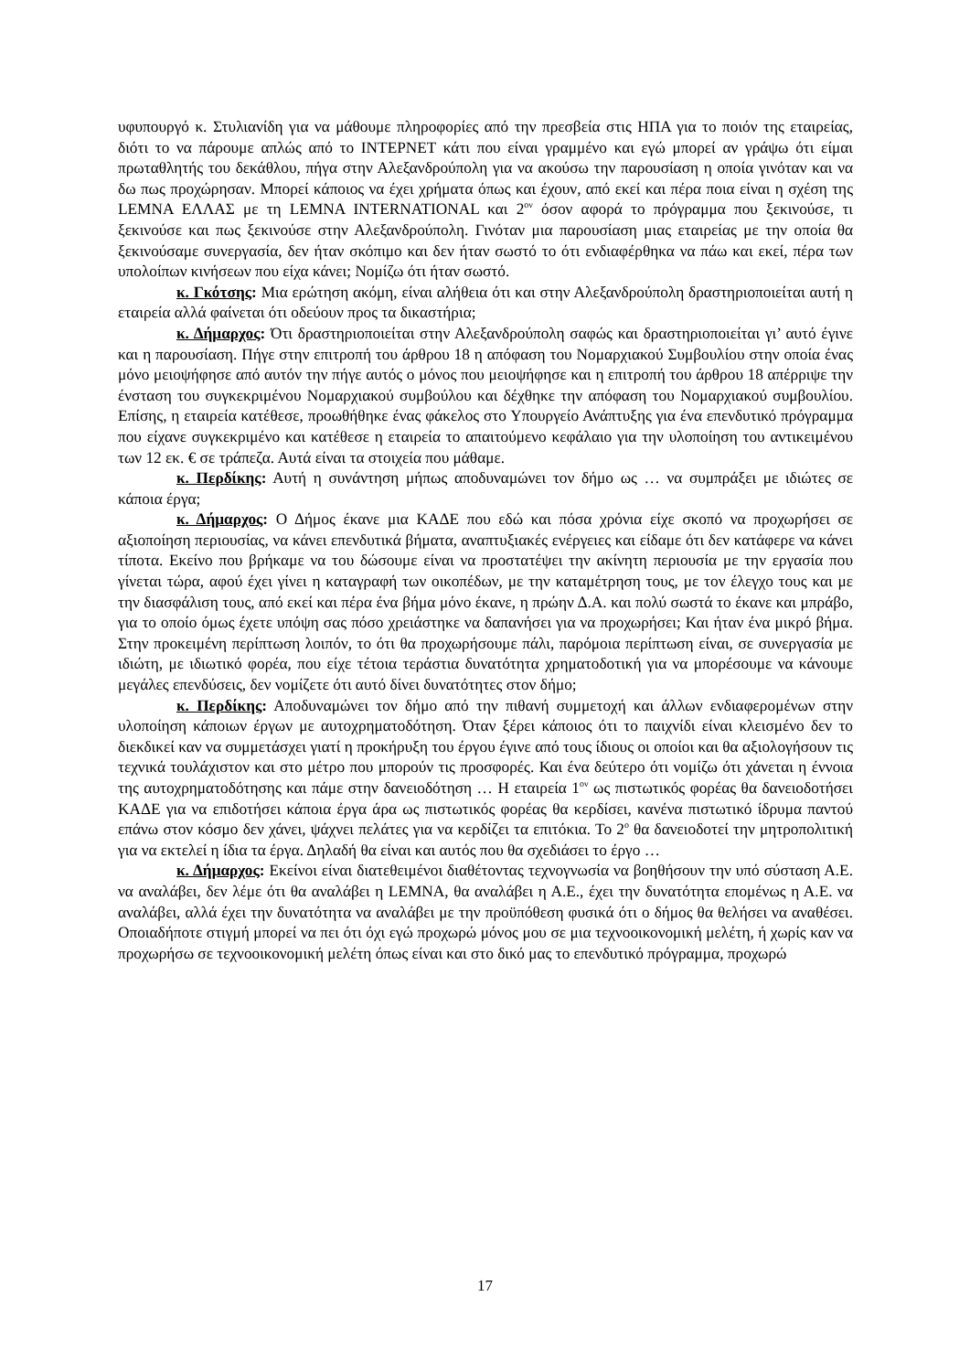υφυπουργό κ. Στυλιανίδη για να μάθουμε πληροφορίες από την πρεσβεία στις ΗΠΑ για το ποιόν της εταιρείας, διότι το να πάρουμε απλώς από το ΙΝΤΕΡΝΕΤ κάτι που είναι γραμμένο και εγώ μπορεί αν γράψω ότι είμαι πρωταθλητής του δεκάθλου, πήγα στην Αλεξανδρούπολη για να ακούσω την παρουσίαση η οποία γινόταν και να δω πως προχώρησαν. Μπορεί κάποιος να έχει χρήματα όπως και έχουν, από εκεί και πέρα ποια είναι η σχέση της LEMNA ΕΛΛΑΣ με τη LEMNA INTERNATIONAL και 2<sup>ον</sup> όσον αφορά το πρόγραμμα που ξεκινούσε, τι ξεκινούσε και πως ξεκινούσε στην Αλεξανδρούπολη. Γινόταν μια παρουσίαση μιας εταιρείας με την οποία θα ξεκινούσαμε συνεργασία, δεν ήταν σκόπιμο και δεν ήταν σωστό το ότι ενδιαφέρθηκα να πάω και εκεί, πέρα των υπολοίπων κινήσεων που είχα κάνει; Νομίζω ότι ήταν σωστό.
κ. Γκότσης: Μια ερώτηση ακόμη, είναι αλήθεια ότι και στην Αλεξανδρούπολη δραστηριοποιείται αυτή η εταιρεία αλλά φαίνεται ότι οδεύουν προς τα δικαστήρια;
κ. Δήμαρχος: Ότι δραστηριοποιείται στην Αλεξανδρούπολη σαφώς και δραστηριοποιείται γι’ αυτό έγινε και η παρουσίαση. Πήγε στην επιτροπή του άρθρου 18 η απόφαση του Νομαρχιακού Συμβουλίου στην οποία ένας μόνο μειοψήφησε από αυτόν την πήγε αυτός ο μόνος που μειοψήφησε και η επιτροπή του άρθρου 18 απέρριψε την ένσταση του συγκεκριμένου Νομαρχιακού συμβούλου και δέχθηκε την απόφαση του Νομαρχιακού συμβουλίου. Επίσης, η εταιρεία κατέθεσε, προωθήθηκε ένας φάκελος στο Υπουργείο Ανάπτυξης για ένα επενδυτικό πρόγραμμα που είχανε συγκεκριμένο και κατέθεσε η εταιρεία το απαιτούμενο κεφάλαιο για την υλοποίηση του αντικειμένου των 12 εκ. € σε τράπεζα. Αυτά είναι τα στοιχεία που μάθαμε.
κ. Περδίκης: Αυτή η συνάντηση μήπως αποδυναμώνει τον δήμο ως … να συμπράξει με ιδιώτες σε κάποια έργα;
κ. Δήμαρχος: Ο Δήμος έκανε μια ΚΑΔΕ που εδώ και πόσα χρόνια είχε σκοπό να προχωρήσει σε αξιοποίηση περιουσίας, να κάνει επενδυτικά βήματα, αναπτυξιακές ενέργειες και είδαμε ότι δεν κατάφερε να κάνει τίποτα. Εκείνο που βρήκαμε να του δώσουμε είναι να προστατέψει την ακίνητη περιουσία με την εργασία που γίνεται τώρα, αφού έχει γίνει η καταγραφή των οικοπέδων, με την καταμέτρηση τους, με τον έλεγχο τους και με την διασφάλιση τους, από εκεί και πέρα ένα βήμα μόνο έκανε, η πρώην Δ.Α. και πολύ σωστά το έκανε και μπράβο, για το οποίο όμως έχετε υπόψη σας πόσο χρειάστηκε να δαπανήσει για να προχωρήσει; Και ήταν ένα μικρό βήμα. Στην προκειμένη περίπτωση λοιπόν, το ότι θα προχωρήσουμε πάλι, παρόμοια περίπτωση είναι, σε συνεργασία με ιδιώτη, με ιδιωτικό φορέα, που είχε τέτοια τεράστια δυνατότητα χρηματοδοτική για να μπορέσουμε να κάνουμε μεγάλες επενδύσεις, δεν νομίζετε ότι αυτό δίνει δυνατότητες στον δήμο;
κ. Περδίκης: Αποδυναμώνει τον δήμο από την πιθανή συμμετοχή και άλλων ενδιαφερομένων στην υλοποίηση κάποιων έργων με αυτοχρηματοδότηση. Όταν ξέρει κάποιος ότι το παιχνίδι είναι κλεισμένο δεν το διεκδικεί καν να συμμετάσχει γιατί η προκήρυξη του έργου έγινε από τους ίδιους οι οποίοι και θα αξιολογήσουν τις τεχνικά τουλάχιστον και στο μέτρο που μπορούν τις προσφορές. Και ένα δεύτερο ότι νομίζω ότι χάνεται η έννοια της αυτοχρηματοδότησης και πάμε στην δανειοδότηση … Η εταιρεία 1<sup>ον</sup> ως πιστωτικός φορέας θα δανειοδοτήσει ΚΑΔΕ για να επιδοτήσει κάποια έργα άρα ως πιστωτικός φορέας θα κερδίσει, κανένα πιστωτικό ίδρυμα παντού επάνω στον κόσμο δεν χάνει, ψάχνει πελάτες για να κερδίζει τα επιτόκια. Το 2<sup>ο</sup> θα δανειοδοτεί την μητροπολιτική για να εκτελεί η ίδια τα έργα. Δηλαδή θα είναι και αυτός που θα σχεδιάσει το έργο …
κ. Δήμαρχος: Εκείνοι είναι διατεθειμένοι διαθέτοντας τεχνογνωσία να βοηθήσουν την υπό σύσταση Α.Ε. να αναλάβει, δεν λέμε ότι θα αναλάβει η LEMNA, θα αναλάβει η Α.Ε., έχει την δυνατότητα επομένως η Α.Ε. να αναλάβει, αλλά έχει την δυνατότητα να αναλάβει με την προϋπόθεση φυσικά ότι ο δήμος θα θελήσει να αναθέσει. Οποιαδήποτε στιγμή μπορεί να πει ότι όχι εγώ προχωρώ μόνος μου σε μια τεχνοοικονομική μελέτη, ή χωρίς καν να προχωρήσω σε τεχνοοικονομική μελέτη όπως είναι και στο δικό μας το επενδυτικό πρόγραμμα, προχωρώ
17